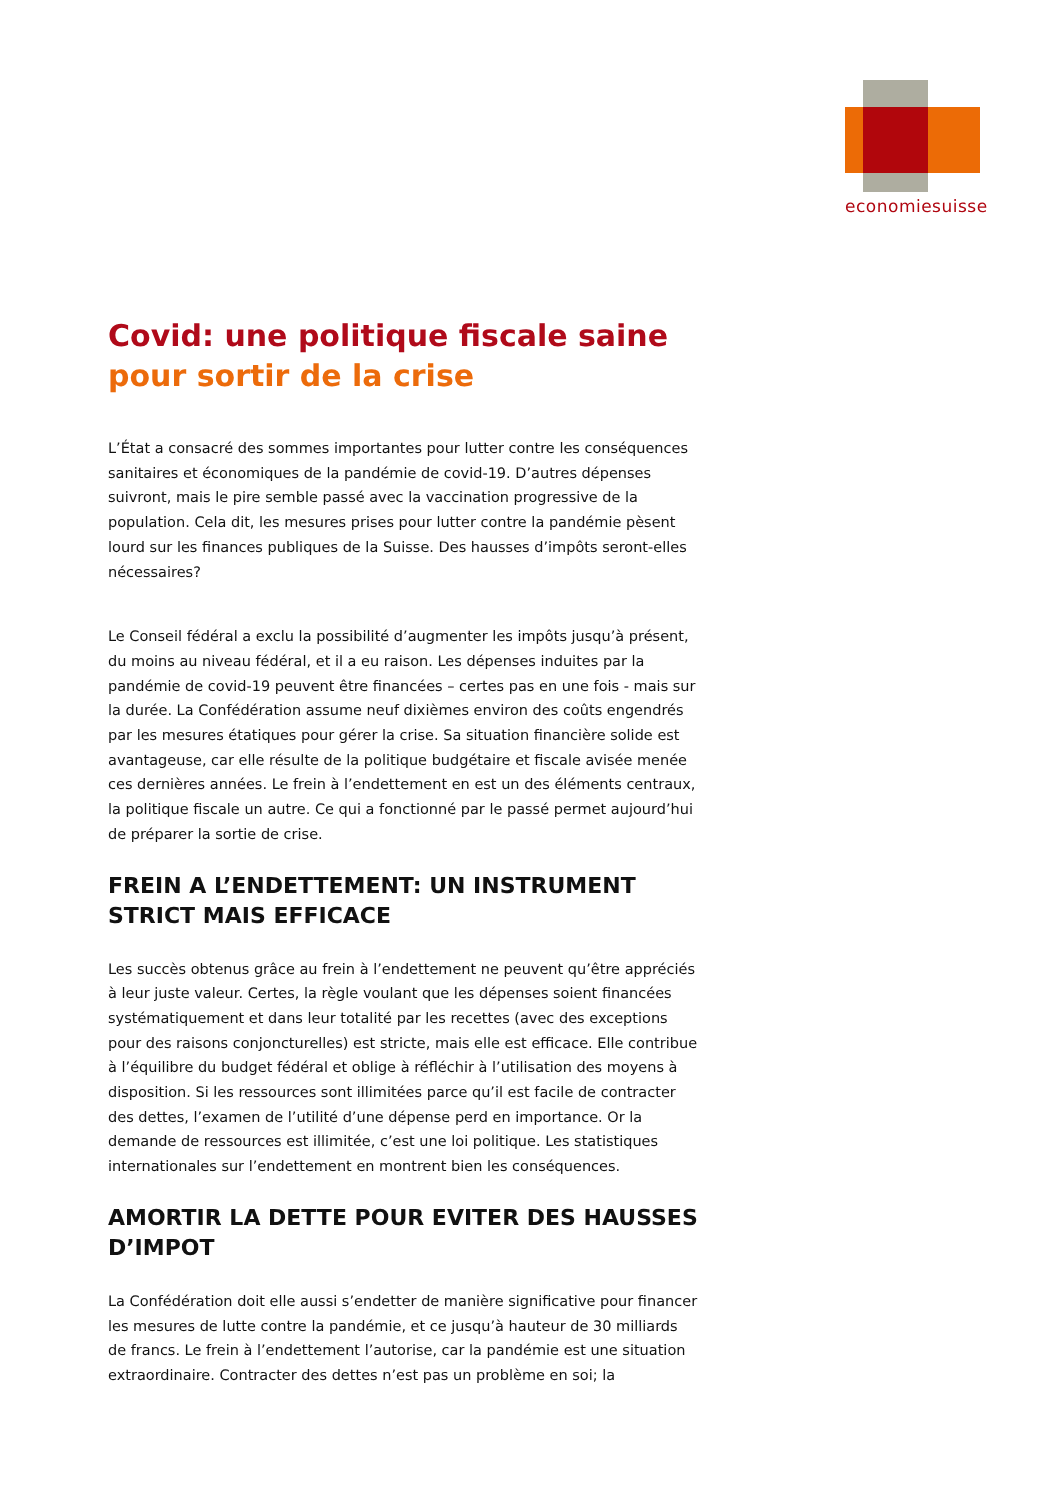economiesuisse
Covid: une politique fiscale saine pour sortir de la crise
L’État a consacré des sommes importantes pour lutter contre les conséquences sanitaires et économiques de la pandémie de covid-19. D’autres dépenses suivront, mais le pire semble passé avec la vaccination progressive de la population. Cela dit, les mesures prises pour lutter contre la pandémie pèsent lourd sur les finances publiques de la Suisse. Des hausses d’impôts seront-elles nécessaires?
Le Conseil fédéral a exclu la possibilité d’augmenter les impôts jusqu’à présent, du moins au niveau fédéral, et il a eu raison. Les dépenses induites par la pandémie de covid-19 peuvent être financées – certes pas en une fois - mais sur la durée. La Confédération assume neuf dixièmes environ des coûts engendrés par les mesures étatiques pour gérer la crise. Sa situation financière solide est avantageuse, car elle résulte de la politique budgétaire et fiscale avisée menée ces dernières années. Le frein à l’endettement en est un des éléments centraux, la politique fiscale un autre. Ce qui a fonctionné par le passé permet aujourd’hui de préparer la sortie de crise.
FREIN A L’ENDETTEMENT: UN INSTRUMENT STRICT MAIS EFFICACE
Les succès obtenus grâce au frein à l’endettement ne peuvent qu’être appréciés à leur juste valeur. Certes, la règle voulant que les dépenses soient financées systématiquement et dans leur totalité par les recettes (avec des exceptions pour des raisons conjoncturelles) est stricte, mais elle est efficace. Elle contribue à l’équilibre du budget fédéral et oblige à réfléchir à l’utilisation des moyens à disposition. Si les ressources sont illimitées parce qu’il est facile de contracter des dettes, l’examen de l’utilité d’une dépense perd en importance. Or la demande de ressources est illimitée, c’est une loi politique. Les statistiques internationales sur l’endettement en montrent bien les conséquences.
AMORTIR LA DETTE POUR EVITER DES HAUSSES D’IMPOT
La Confédération doit elle aussi s’endetter de manière significative pour financer les mesures de lutte contre la pandémie, et ce jusqu’à hauteur de 30 milliards de francs. Le frein à l’endettement l’autorise, car la pandémie est une situation extraordinaire. Contracter des dettes n’est pas un problème en soi; la